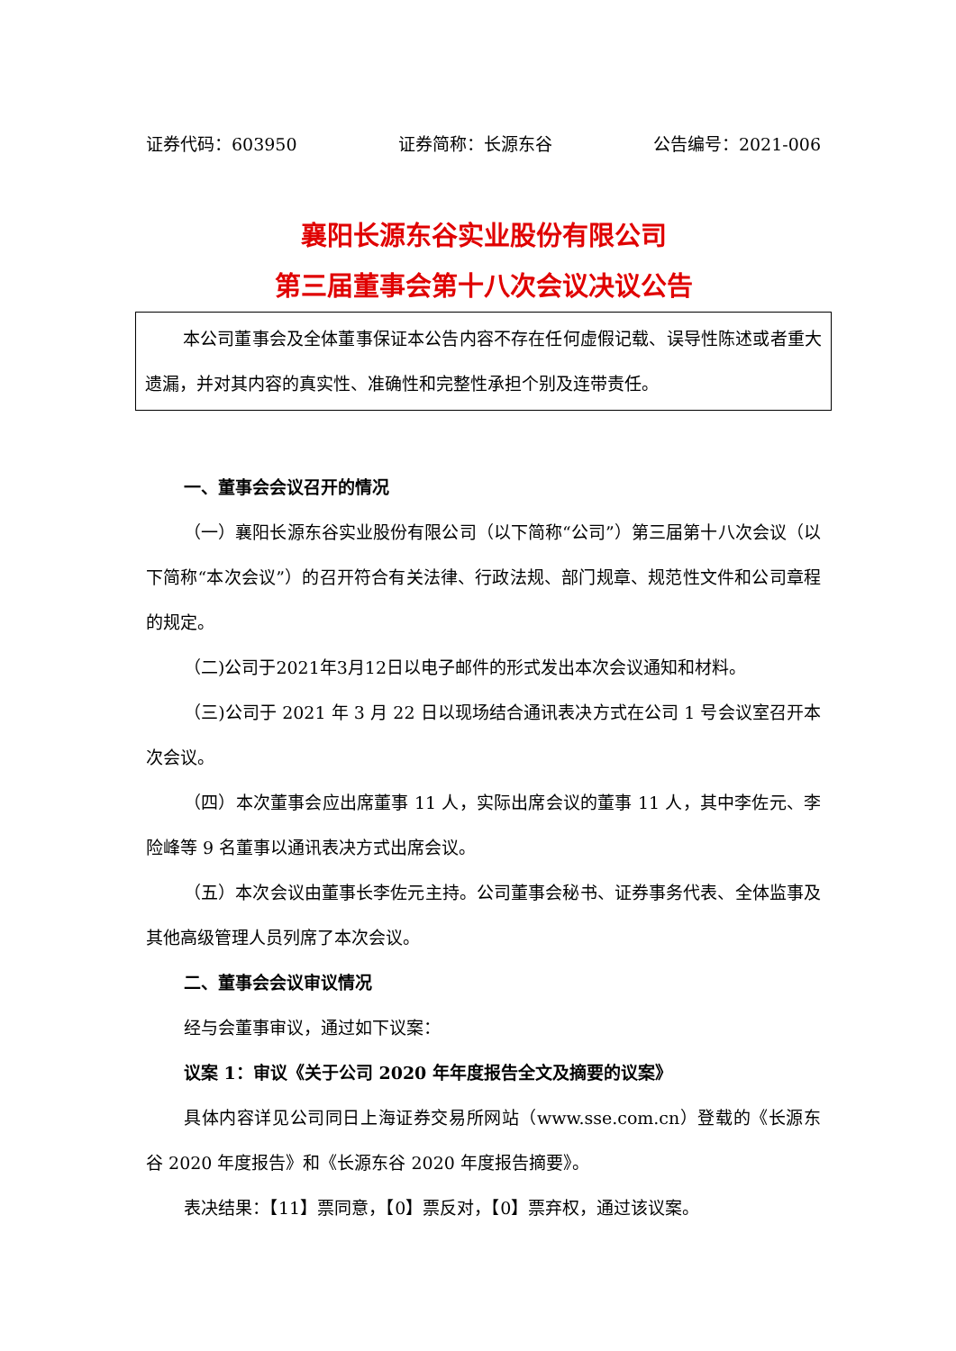证券代码：603950 证券简称：长源东谷 公告编号：2021-006
襄阳长源东谷实业股份有限公司
第三届董事会第十八次会议决议公告
本公司董事会及全体董事保证本公告内容不存在任何虚假记载、误导性陈述或者重大遗漏，并对其内容的真实性、准确性和完整性承担个别及连带责任。
一、董事会会议召开的情况
（一）襄阳长源东谷实业股份有限公司（以下简称“公司”）第三届第十八次会议（以下简称“本次会议”）的召开符合有关法律、行政法规、部门规章、规范性文件和公司章程的规定。
（二)公司于2021年3月12日以电子邮件的形式发出本次会议通知和材料。
（三)公司于 2021 年 3 月 22 日以现场结合通讯表决方式在公司 1 号会议室召开本次会议。
（四）本次董事会应出席董事 11 人，实际出席会议的董事 11 人，其中李佐元、李险峰等 9 名董事以通讯表决方式出席会议。
（五）本次会议由董事长李佐元主持。公司董事会秘书、证券事务代表、全体监事及其他高级管理人员列席了本次会议。
二、董事会会议审议情况
经与会董事审议，通过如下议案：
议案 1：审议《关于公司 2020 年年度报告全文及摘要的议案》
具体内容详见公司同日上海证券交易所网站（www.sse.com.cn）登载的《长源东谷 2020 年度报告》和《长源东谷 2020 年度报告摘要》。
表决结果：【11】票同意，【0】票反对，【0】票弃权，通过该议案。